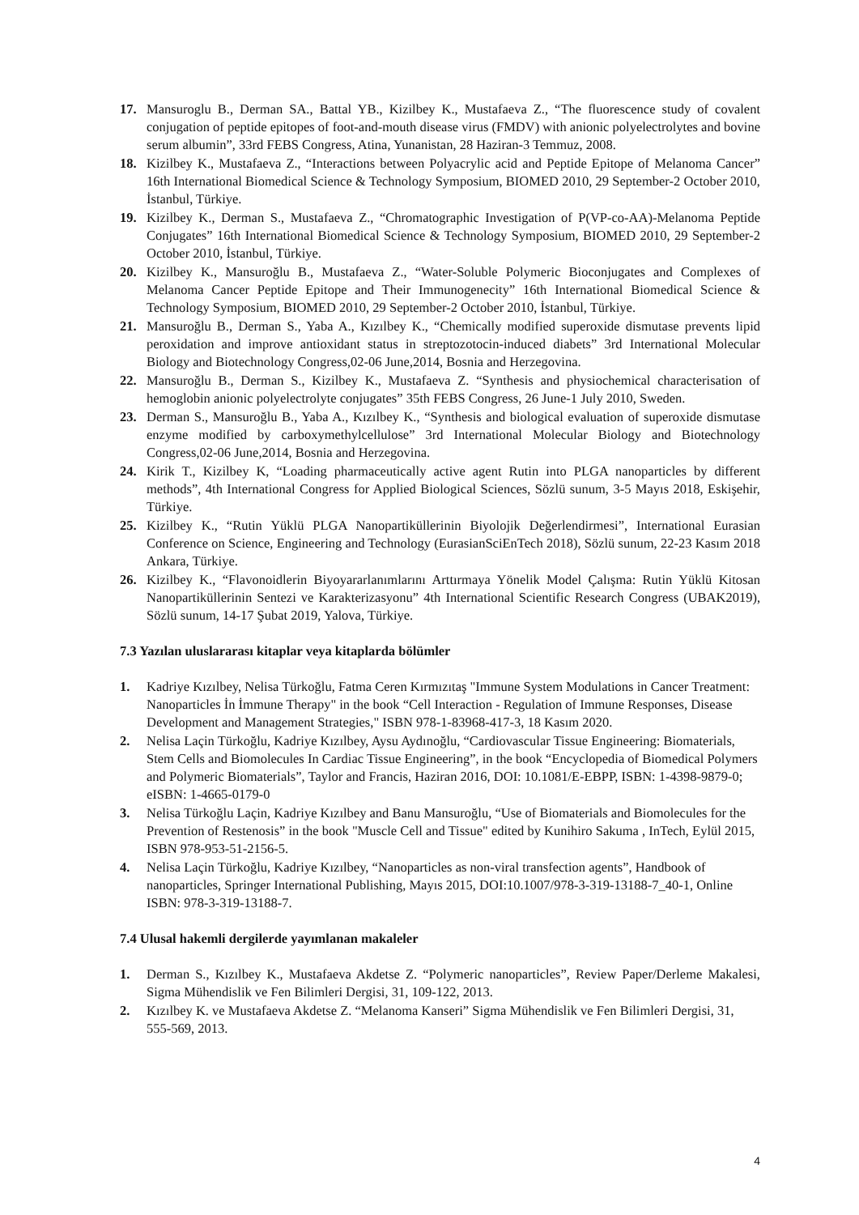17. Mansuroglu B., Derman SA., Battal YB., Kizilbey K., Mustafaeva Z., “The fluorescence study of covalent conjugation of peptide epitopes of foot-and-mouth disease virus (FMDV) with anionic polyelectrolytes and bovine serum albumin”, 33rd FEBS Congress, Atina, Yunanistan, 28 Haziran-3 Temmuz, 2008.
18. Kizilbey K., Mustafaeva Z., “Interactions between Polyacrylic acid and Peptide Epitope of Melanoma Cancer” 16th International Biomedical Science & Technology Symposium, BIOMED 2010, 29 September-2 October 2010, İstanbul, Türkiye.
19. Kizilbey K., Derman S., Mustafaeva Z., “Chromatographic Investigation of P(VP-co-AA)-Melanoma Peptide Conjugates” 16th International Biomedical Science & Technology Symposium, BIOMED 2010, 29 September-2 October 2010, İstanbul, Türkiye.
20. Kizilbey K., Mansuroğlu B., Mustafaeva Z., “Water-Soluble Polymeric Bioconjugates and Complexes of Melanoma Cancer Peptide Epitope and Their Immunogenecity” 16th International Biomedical Science & Technology Symposium, BIOMED 2010, 29 September-2 October 2010, İstanbul, Türkiye.
21. Mansuroğlu B., Derman S., Yaba A., Kızılbey K., “Chemically modified superoxide dismutase prevents lipid peroxidation and improve antioxidant status in streptozotocin-induced diabets” 3rd International Molecular Biology and Biotechnology Congress,02-06 June,2014, Bosnia and Herzegovina.
22. Mansuroğlu B., Derman S., Kizilbey K., Mustafaeva Z. “Synthesis and physiochemical characterisation of hemoglobin anionic polyelectrolyte conjugates” 35th FEBS Congress, 26 June-1 July 2010, Sweden.
23. Derman S., Mansuroğlu B., Yaba A., Kızılbey K., “Synthesis and biological evaluation of superoxide dismutase enzyme modified by carboxymethylcellulose” 3rd International Molecular Biology and Biotechnology Congress,02-06 June,2014, Bosnia and Herzegovina.
24. Kirik T., Kizilbey K, “Loading pharmaceutically active agent Rutin into PLGA nanoparticles by different methods”, 4th International Congress for Applied Biological Sciences, Sözlü sunum, 3-5 Mayıs 2018, Eskişehir, Türkiye.
25. Kizilbey K., “Rutin Yüklü PLGA Nanopartiküllerinin Biyolojik Değerlendirmesi”, International Eurasian Conference on Science, Engineering and Technology (EurasianSciEnTech 2018), Sözlü sunum, 22-23 Kasım 2018 Ankara, Türkiye.
26. Kizilbey K., “Flavonoidlerin Biyoyararlanımlarını Arttırmaya Yönelik Model Çalışma: Rutin Yüklü Kitosan Nanopartiküllerinin Sentezi ve Karakterizasyonu” 4th International Scientific Research Congress (UBAK2019), Sözlü sunum, 14-17 Şubat 2019, Yalova, Türkiye.
7.3 Yazılan uluslararası kitaplar veya kitaplarda bölümler
1. Kadriye Kızılbey, Nelisa Türkoğlu, Fatma Ceren Kırmızıtaş "Immune System Modulations in Cancer Treatment: Nanoparticles İn İmmune Therapy" in the book “Cell Interaction - Regulation of Immune Responses, Disease Development and Management Strategies," ISBN 978-1-83968-417-3, 18 Kasım 2020.
2. Nelisa Laçin Türkoğlu, Kadriye Kızılbey, Aysu Aydınoğlu, “Cardiovascular Tissue Engineering: Biomaterials, Stem Cells and Biomolecules In Cardiac Tissue Engineering”, in the book “Encyclopedia of Biomedical Polymers and Polymeric Biomaterials”, Taylor and Francis, Haziran 2016, DOI: 10.1081/E-EBPP, ISBN: 1-4398-9879-0; eISBN: 1-4665-0179-0
3. Nelisa Türkoğlu Laçin, Kadriye Kızılbey and Banu Mansuroğlu, “Use of Biomaterials and Biomolecules for the Prevention of Restenosis” in the book "Muscle Cell and Tissue" edited by Kunihiro Sakuma , InTech, Eylül 2015, ISBN 978-953-51-2156-5.
4. Nelisa Laçin Türkoğlu, Kadriye Kızılbey, “Nanoparticles as non-viral transfection agents”, Handbook of nanoparticles, Springer International Publishing, Mayıs 2015, DOI:10.1007/978-3-319-13188-7_40-1, Online ISBN: 978-3-319-13188-7.
7.4 Ulusal hakemli dergilerde yayımlanan makaleler
1. Derman S., Kızılbey K., Mustafaeva Akdetse Z. “Polymeric nanoparticles”, Review Paper/Derleme Makalesi, Sigma Mühendislik ve Fen Bilimleri Dergisi, 31, 109-122, 2013.
2. Kızılbey K. ve Mustafaeva Akdetse Z. “Melanoma Kanseri” Sigma Mühendislik ve Fen Bilimleri Dergisi, 31, 555-569, 2013.
4